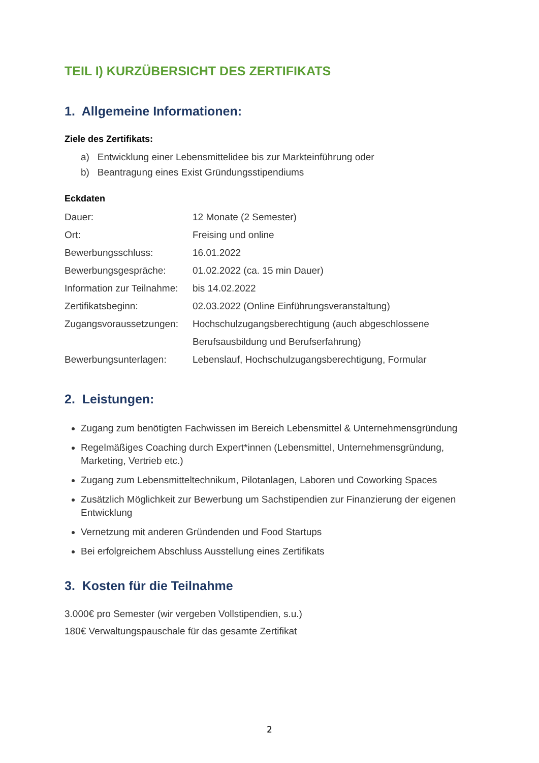TEIL I) KURZÜBERSICHT DES ZERTIFIKATS
1. Allgemeine Informationen:
Ziele des Zertifikats:
a) Entwicklung einer Lebensmittelidee bis zur Markteinführung oder
b) Beantragung eines Exist Gründungsstipendiums
Eckdaten
| Dauer: | 12 Monate (2 Semester) |
| Ort: | Freising und online |
| Bewerbungsschluss: | 16.01.2022 |
| Bewerbungsgespräche: | 01.02.2022 (ca. 15 min Dauer) |
| Information zur Teilnahme: | bis 14.02.2022 |
| Zertifikatsbeginn: | 02.03.2022 (Online Einführungsveranstaltung) |
| Zugangsvoraussetzungen: | Hochschulzugangsberechtigung (auch abgeschlossene Berufsausbildung und Berufserfahrung) |
| Bewerbungsunterlagen: | Lebenslauf, Hochschulzugangsberechtigung, Formular |
2. Leistungen:
Zugang zum benötigten Fachwissen im Bereich Lebensmittel & Unternehmensgründung
Regelmäßiges Coaching durch Expert*innen (Lebensmittel, Unternehmensgründung, Marketing, Vertrieb etc.)
Zugang zum Lebensmitteltechnikum, Pilotanlagen, Laboren und Coworking Spaces
Zusätzlich Möglichkeit zur Bewerbung um Sachstipendien zur Finanzierung der eigenen Entwicklung
Vernetzung mit anderen Gründenden und Food Startups
Bei erfolgreichem Abschluss Ausstellung eines Zertifikats
3. Kosten für die Teilnahme
3.000€ pro Semester (wir vergeben Vollstipendien, s.u.)
180€ Verwaltungspauschale für das gesamte Zertifikat
2